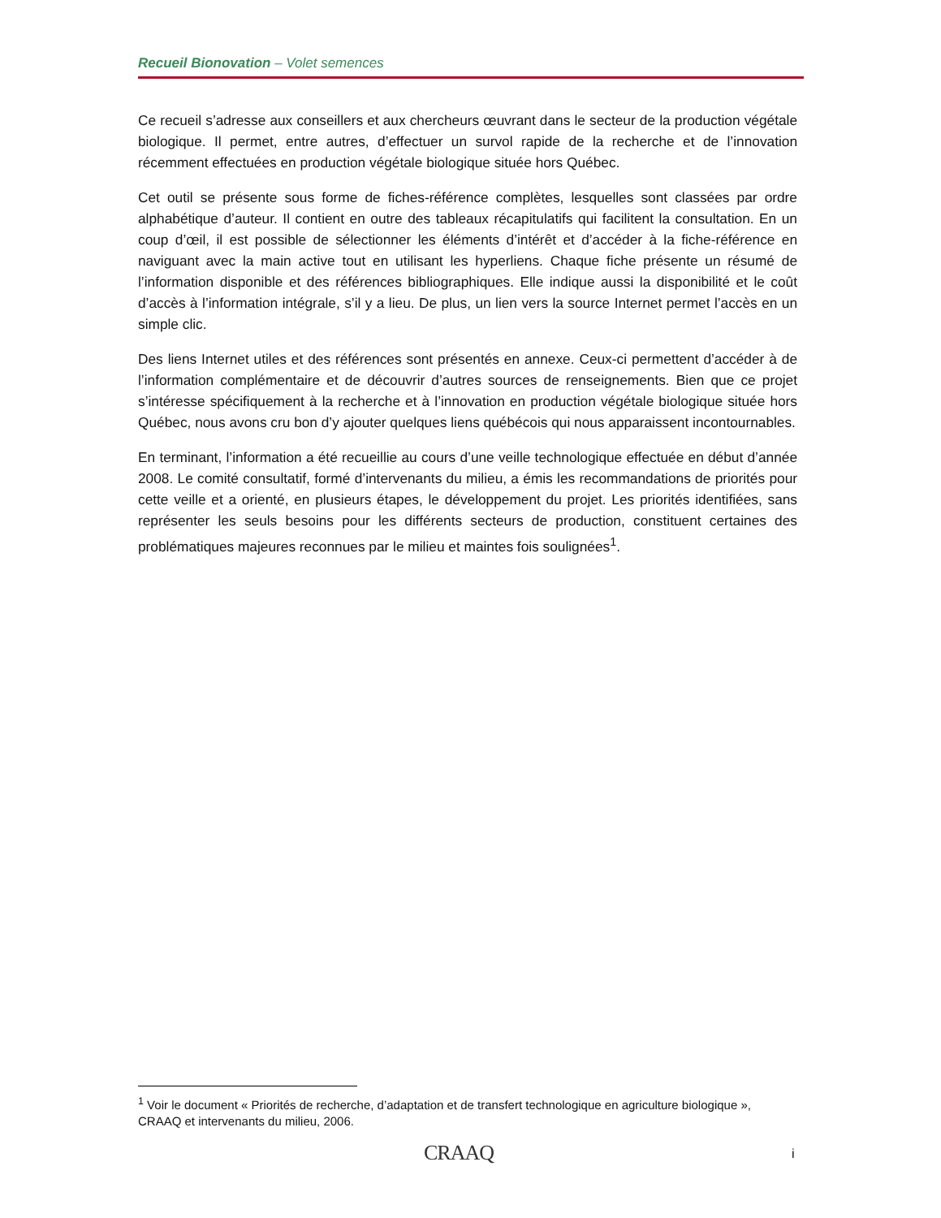Recueil Bionovation – Volet semences
Ce recueil s’adresse aux conseillers et aux chercheurs œuvrant dans le secteur de la production végétale biologique. Il permet, entre autres, d’effectuer un survol rapide de la recherche et de l’innovation récemment effectuées en production végétale biologique située hors Québec.
Cet outil se présente sous forme de fiches-référence complètes, lesquelles sont classées par ordre alphabétique d’auteur. Il contient en outre des tableaux récapitulatifs qui facilitent la consultation. En un coup d’œil, il est possible de sélectionner les éléments d’intérêt et d’accéder à la fiche-référence en naviguant avec la main active tout en utilisant les hyperliens. Chaque fiche présente un résumé de l’information disponible et des références bibliographiques. Elle indique aussi la disponibilité et le coût d’accès à l’information intégrale, s’il y a lieu. De plus, un lien vers la source Internet permet l’accès en un simple clic.
Des liens Internet utiles et des références sont présentés en annexe. Ceux-ci permettent d’accéder à de l’information complémentaire et de découvrir d’autres sources de renseignements. Bien que ce projet s’intéresse spécifiquement à la recherche et à l’innovation en production végétale biologique située hors Québec, nous avons cru bon d’y ajouter quelques liens québécois qui nous apparaissent incontournables.
En terminant, l’information a été recueillie au cours d’une veille technologique effectuée en début d’année 2008. Le comité consultatif, formé d’intervenants du milieu, a émis les recommandations de priorités pour cette veille et a orienté, en plusieurs étapes, le développement du projet. Les priorités identifiées, sans représenter les seuls besoins pour les différents secteurs de production, constituent certaines des problématiques majeures reconnues par le milieu et maintes fois soulignées<sup>1</sup>.
<sup>1</sup> Voir le document « Priorités de recherche, d’adaptation et de transfert technologique en agriculture biologique », CRAAQ et intervenants du milieu, 2006.
CRAAQ i